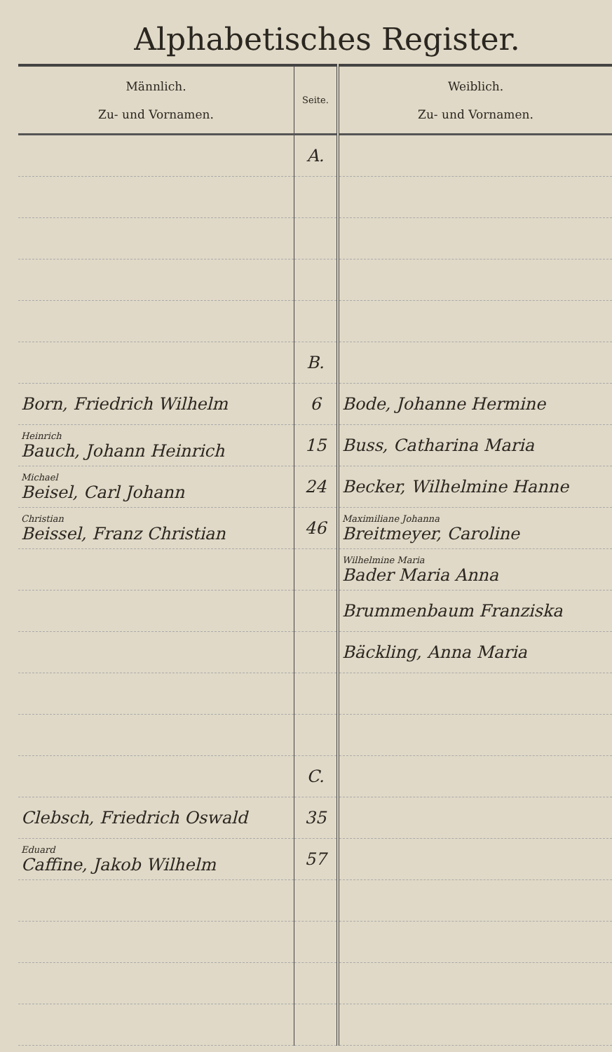Alphabetisches Register.
| Männlich. Zu- und Vornamen. | Seite. | Weiblich. Zu- und Vornamen. |
| --- | --- | --- |
| | A. | |
| | B. | |
| Born, Friedrich Wilhelm | 6 | Bode, Johanne Hermine |
| Heinrich Bauch, Johann Heinrich | 15 | Buss, Catharina Maria |
| Michael Beisel, Carl Johann | 24 | Becker, Wilhelmine Hanne |
| Christian Beissel, Franz Christian | 46 | Maximiliane Johanna Breitmeyer, Caroline |
| | | Wilhelmine Maria Bader Maria Anna |
| | | Brummenbaum Franziska |
| | | Bäckling, Anna Maria |
| | C. | |
| Clebsch, Friedrich Oswald | 35 | |
| Eduard Caffine, Jakob Wilhelm | 57 | |